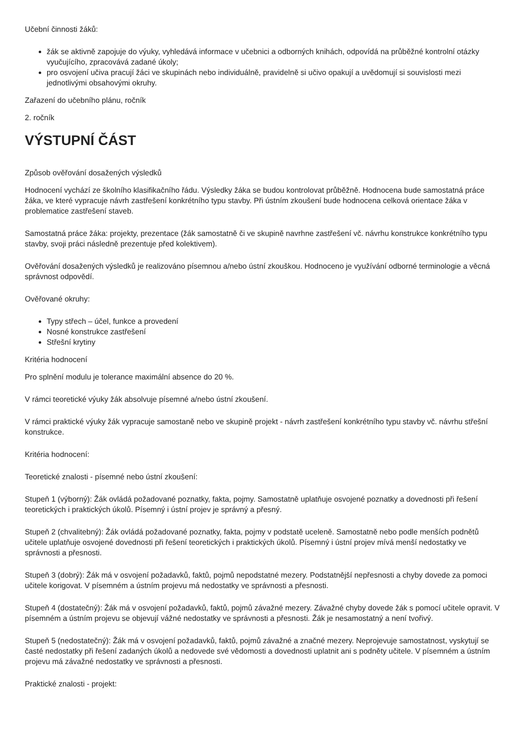Učební činnosti žáků:
žák se aktivně zapojuje do výuky, vyhledává informace v učebnici a odborných knihách, odpovídá na průběžné kontrolní otázky vyučujícího, zpracovává zadané úkoly;
pro osvojení učiva pracují žáci ve skupinách nebo individuálně, pravidelně si učivo opakují a uvědomují si souvislosti mezi jednotlivými obsahovými okruhy.
Zařazení do učebního plánu, ročník
2. ročník
VÝSTUPNÍ ČÁST
Způsob ověřování dosažených výsledků
Hodnocení vychází ze školního klasifikačního řádu. Výsledky žáka se budou kontrolovat průběžně. Hodnocena bude samostatná práce žáka, ve které vypracuje návrh zastřešení konkrétního typu stavby. Při ústním zkoušení bude hodnocena celková orientace žáka v problematice zastřešení staveb.
Samostatná práce žáka: projekty, prezentace (žák samostatně či ve skupině navrhne zastřešení vč. návrhu konstrukce konkrétního typu stavby, svoji práci následně prezentuje před kolektivem).
Ověřování dosažených výsledků je realizováno písemnou a/nebo ústní zkouškou. Hodnoceno je využívání odborné terminologie a věcná správnost odpovědí.
Ověřované okruhy:
Typy střech – účel, funkce a provedení
Nosné konstrukce zastřešení
Střešní krytiny
Kritéria hodnocení
Pro splnění modulu je tolerance maximální absence do 20 %.
V rámci teoretické výuky žák absolvuje písemné a/nebo ústní zkoušení.
V rámci praktické výuky žák vypracuje samostaně nebo ve skupině projekt - návrh zastřešení konkrétního typu stavby vč. návrhu střešní konstrukce.
Kritéria hodnocení:
Teoretické znalosti - písemné nebo ústní zkoušení:
Stupeň 1 (výborný): Žák ovládá požadované poznatky, fakta, pojmy. Samostatně uplatňuje osvojené poznatky a dovednosti při řešení teoretických i praktických úkolů. Písemný i ústní projev je správný a přesný.
Stupeň 2 (chvalitebný): Žák ovládá požadované poznatky, fakta, pojmy v podstatě uceleně. Samostatně nebo podle menších podnětů učitele uplatňuje osvojené dovednosti při řešení teoretických i praktických úkolů. Písemný i ústní projev mívá menší nedostatky ve správnosti a přesnosti.
Stupeň 3 (dobrý): Žák má v osvojení požadavků, faktů, pojmů nepodstatné mezery. Podstatnější nepřesnosti a chyby dovede za pomoci učitele korigovat. V písemném a ústním projevu má nedostatky ve správnosti a přesnosti.
Stupeň 4 (dostatečný): Žák má v osvojení požadavků, faktů, pojmů závažné mezery. Závažné chyby dovede žák s pomocí učitele opravit. V písemném a ústním projevu se objevují vážné nedostatky ve správnosti a přesnosti. Žák je nesamostatný a není tvořivý.
Stupeň 5 (nedostatečný): Žák má v osvojení požadavků, faktů, pojmů závažné a značné mezery. Neprojevuje samostatnost, vyskytují se časté nedostatky při řešení zadaných úkolů a nedovede své vědomosti a dovednosti uplatnit ani s podněty učitele. V písemném a ústním projevu má závažné nedostatky ve správnosti a přesnosti.
Praktické znalosti - projekt: